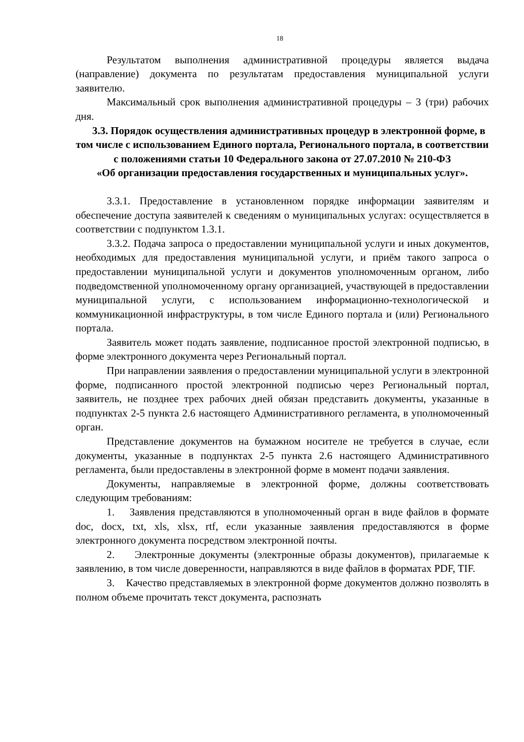18
Результатом выполнения административной процедуры является выдача (направление) документа по результатам предоставления муниципальной услуги заявителю.
Максимальный срок выполнения административной процедуры – 3 (три) рабочих дня.
3.3. Порядок осуществления административных процедур в электронной форме, в том числе с использованием Единого портала, Регионального портала, в соответствии с положениями статьи 10 Федерального закона от 27.07.2010 № 210-ФЗ
«Об организации предоставления государственных и муниципальных услуг».
3.3.1. Предоставление в установленном порядке информации заявителям и обеспечение доступа заявителей к сведениям о муниципальных услугах: осуществляется в соответствии с подпунктом 1.3.1.
3.3.2. Подача запроса о предоставлении муниципальной услуги и иных документов, необходимых для предоставления муниципальной услуги, и приём такого запроса о предоставлении муниципальной услуги и документов уполномоченным органом, либо подведомственной уполномоченному органу организацией, участвующей в предоставлении муниципальной услуги, с использованием информационно-технологической и коммуникационной инфраструктуры, в том числе Единого портала и (или) Регионального портала.
Заявитель может подать заявление, подписанное простой электронной подписью, в форме электронного документа через Региональный портал.
При направлении заявления о предоставлении муниципальной услуги в электронной форме, подписанного простой электронной подписью через Региональный портал, заявитель, не позднее трех рабочих дней обязан представить документы, указанные в подпунктах 2-5 пункта 2.6 настоящего Административного регламента, в уполномоченный орган.
Представление документов на бумажном носителе не требуется в случае, если документы, указанные в подпунктах 2-5 пункта 2.6 настоящего Административного регламента, были предоставлены в электронной форме в момент подачи заявления.
Документы, направляемые в электронной форме, должны соответствовать следующим требованиям:
1. Заявления представляются в уполномоченный орган в виде файлов в формате doc, docx, txt, xls, xlsx, rtf, если указанные заявления предоставляются в форме электронного документа посредством электронной почты.
2. Электронные документы (электронные образы документов), прилагаемые к заявлению, в том числе доверенности, направляются в виде файлов в форматах PDF, TIF.
3. Качество представляемых в электронной форме документов должно позволять в полном объеме прочитать текст документа, распознать